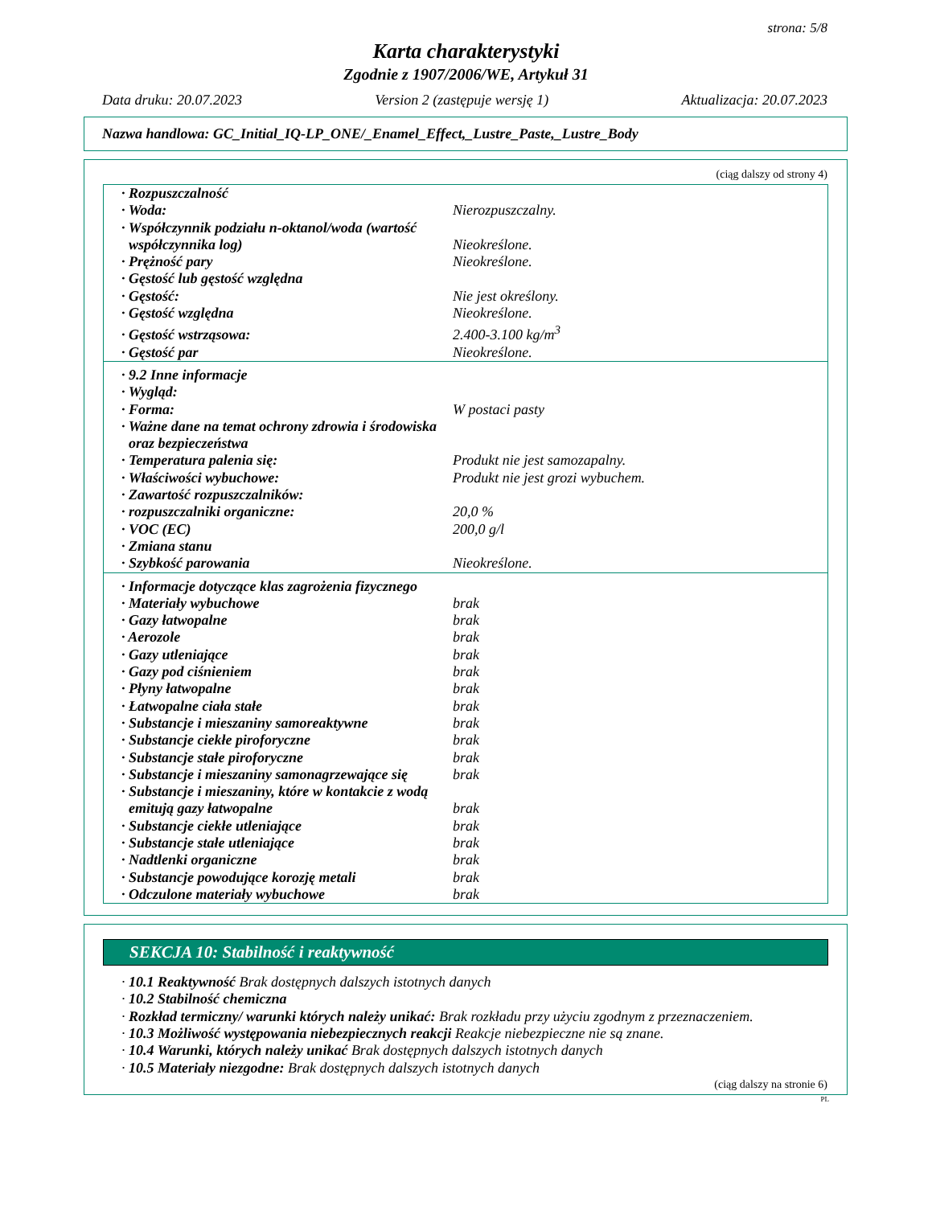strona: 5/8
Karta charakterystyki
Zgodnie z 1907/2006/WE, Artykuł 31
Data druku: 20.07.2023 Version 2 (zastępuje wersję 1) Aktualizacja: 20.07.2023
Nazwa handlowa: GC_Initial_IQ-LP_ONE/_Enamel_Effect,_Lustre_Paste,_Lustre_Body
(ciąg dalszy od strony 4)
| · Rozpuszczalność | |
| · Woda: | Nierozpuszczalny. |
| · Współczynnik podziału n-oktanol/woda (wartość współczynnika log) | Nieokreślone. |
| · Prężność pary | Nieokreślone. |
| · Gęstość lub gęstość względna | |
| · Gęstość: | Nie jest określony. |
| · Gęstość względna | Nieokreślone. |
| · Gęstość wstrząsowa: | 2.400-3.100 kg/m<sup>3</sup> |
| · Gęstość par | Nieokreślone. |
| · 9.2 Inne informacje | |
| · Wygląd: | |
| · Forma: | W postaci pasty |
| · Ważne dane na temat ochrony zdrowia i środowiska oraz bezpieczeństwa | |
| · Temperatura palenia się: | Produkt nie jest samozapalny. |
| · Właściwości wybuchowe: | Produkt nie jest grozi wybuchem. |
| · Zawartość rozpuszczalników: | |
| · rozpuszczalniki organiczne: | 20,0 % |
| · VOC (EC) | 200,0 g/l |
| · Zmiana stanu | |
| · Szybkość parowania | Nieokreślone. |
| · Informacje dotyczące klas zagrożenia fizycznego | |
| · Materiały wybuchowe | brak |
| · Gazy łatwopalne | brak |
| · Aerozole | brak |
| · Gazy utleniające | brak |
| · Gazy pod ciśnieniem | brak |
| · Płyny łatwopalne | brak |
| · Łatwopalne ciała stałe | brak |
| · Substancje i mieszaniny samoreaktywne | brak |
| · Substancje ciekłe piroforyczne | brak |
| · Substancje stałe piroforyczne | brak |
| · Substancje i mieszaniny samonagrzewające się | brak |
| · Substancje i mieszaniny, które w kontakcie z wodą emitują gazy łatwopalne | brak |
| · Substancje ciekłe utleniające | brak |
| · Substancje stałe utleniające | brak |
| · Nadtlenki organiczne | brak |
| · Substancje powodujące korozję metali | brak |
| · Odczulone materiały wybuchowe | brak |
SEKCJA 10: Stabilność i reaktywność
· 10.1 Reaktywność Brak dostępnych dalszych istotnych danych
· 10.2 Stabilność chemiczna
· Rozkład termiczny/ warunki których należy unikać: Brak rozkładu przy użyciu zgodnym z przeznaczeniem.
· 10.3 Możliwość występowania niebezpiecznych reakcji Reakcje niebezpieczne nie są znane.
· 10.4 Warunki, których należy unikać Brak dostępnych dalszych istotnych danych
· 10.5 Materiały niezgodne: Brak dostępnych dalszych istotnych danych
(ciąg dalszy na stronie 6)
PL